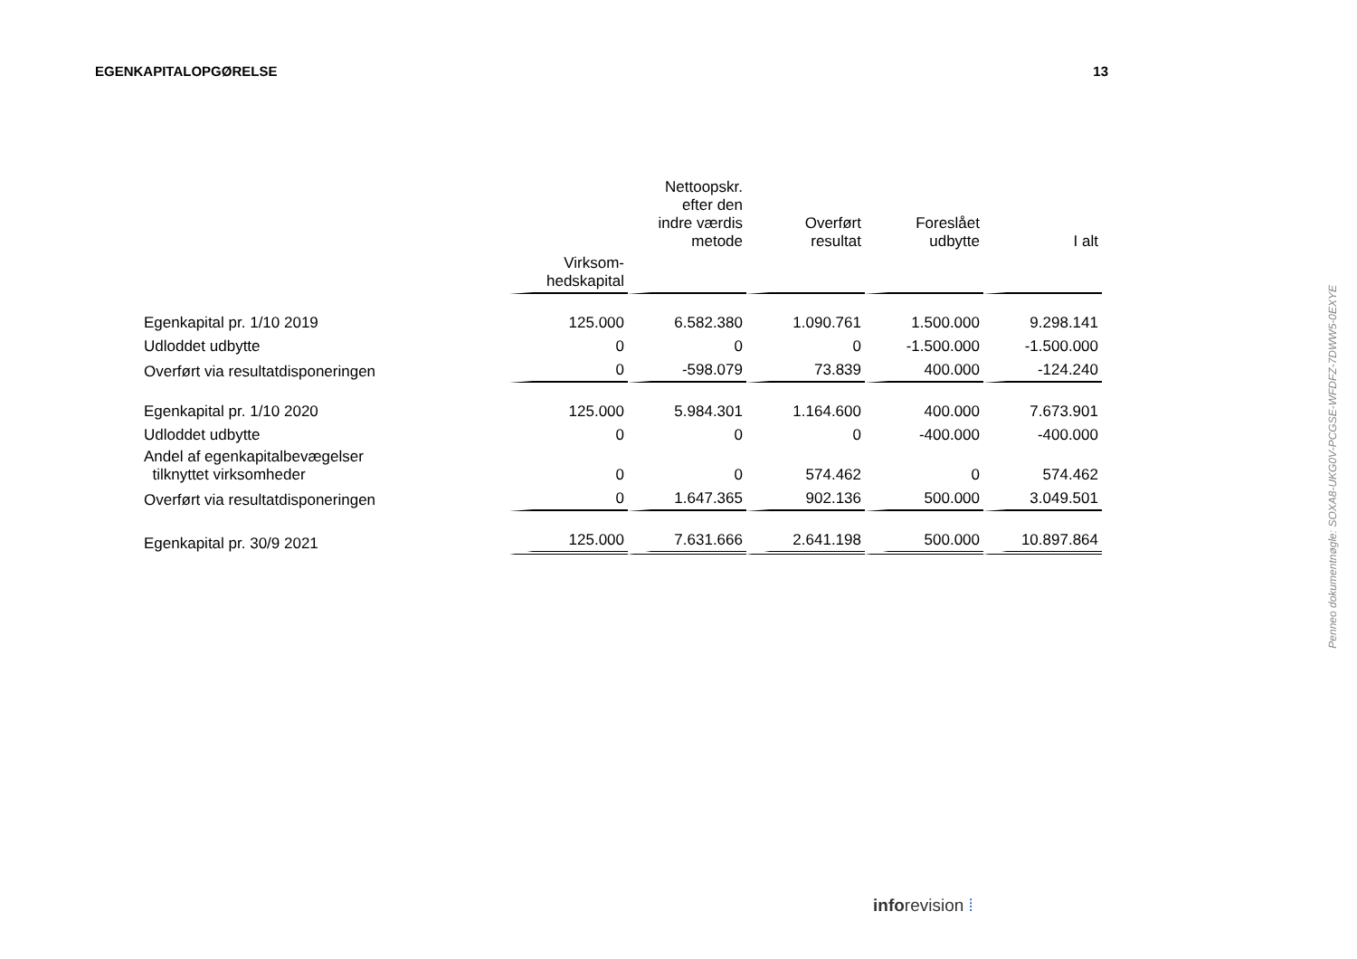EGENKAPITALOPGØRELSE 13
| | | Nettoopskr. efter den indre værdis metode | Overført resultat | Foreslået udbytte | I alt |
| | Virksom- hedskapital | | | | |
| Egenkapital pr. 1/10 2019 | 125.000 | 6.582.380 | 1.090.761 | 1.500.000 | 9.298.141 |
| Udloddet udbytte | 0 | 0 | 0 | -1.500.000 | -1.500.000 |
| Overført via resultatdisponeringen | 0 | -598.079 | 73.839 | 400.000 | -124.240 |
| Egenkapital pr. 1/10 2020 | 125.000 | 5.984.301 | 1.164.600 | 400.000 | 7.673.901 |
| Udloddet udbytte | 0 | 0 | 0 | -400.000 | -400.000 |
| Andel af egenkapitalbevægelser tilknyttet virksomheder | 0 | 0 | 574.462 | 0 | 574.462 |
| Overført via resultatdisponeringen | 0 | 1.647.365 | 902.136 | 500.000 | 3.049.501 |
| Egenkapital pr. 30/9 2021 | 125.000 | 7.631.666 | 2.641.198 | 500.000 | 10.897.864 |
Penneo dokumentnøgle: SOXA8-UKG0V-PCGSE-WFDFZ-7DWW5-0EXYE
inforevision ⁞